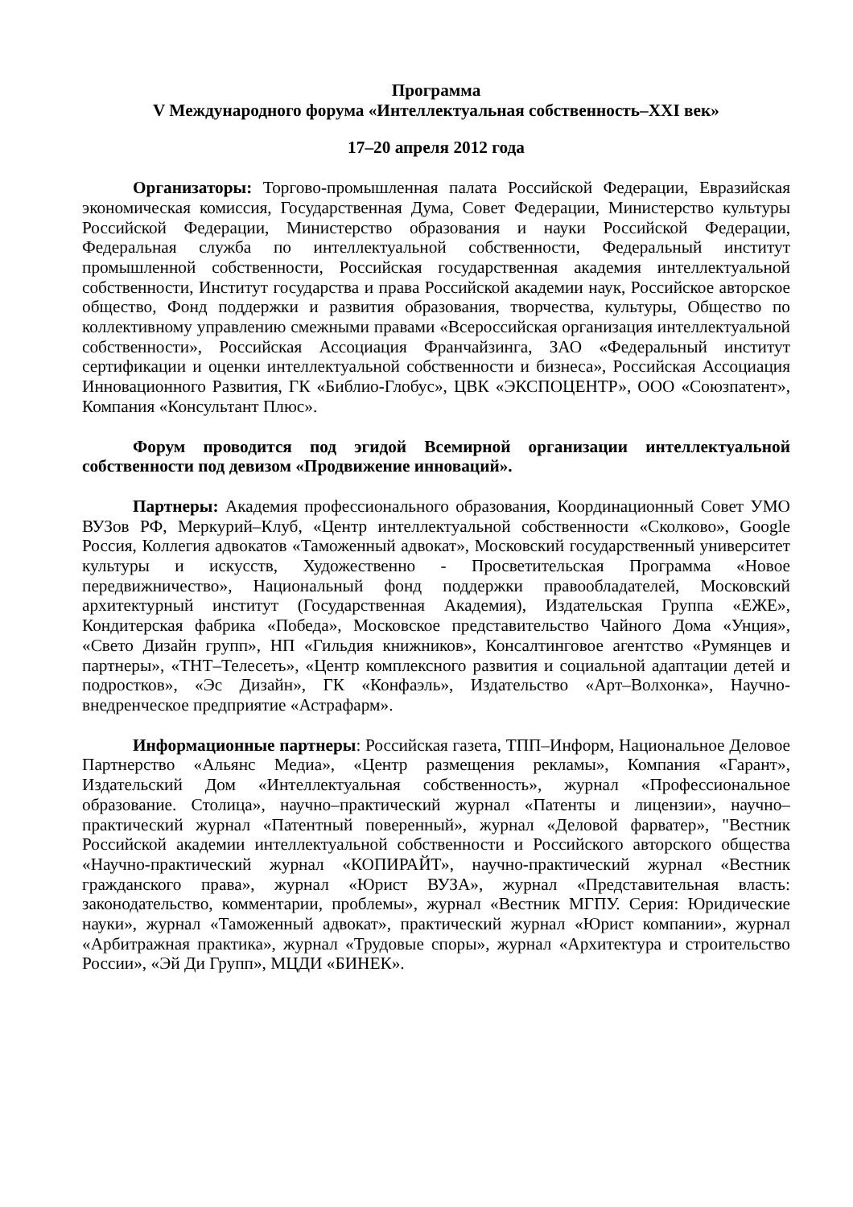Программа
V Международного форума «Интеллектуальная собственность–XXI век»
17–20 апреля 2012 года
Организаторы: Торгово-промышленная палата Российской Федерации, Евразийская экономическая комиссия, Государственная Дума, Совет Федерации, Министерство культуры Российской Федерации, Министерство образования и науки Российской Федерации, Федеральная служба по интеллектуальной собственности, Федеральный институт промышленной собственности, Российская государственная академия интеллектуальной собственности, Институт государства и права Российской академии наук, Российское авторское общество, Фонд поддержки и развития образования, творчества, культуры, Общество по коллективному управлению смежными правами «Всероссийская организация интеллектуальной собственности», Российская Ассоциация Франчайзинга, ЗАО «Федеральный институт сертификации и оценки интеллектуальной собственности и бизнеса», Российская Ассоциация Инновационного Развития, ГК «Библио-Глобус», ЦВК «ЭКСПОЦЕНТР», ООО «Союзпатент», Компания «Консультант Плюс».
Форум проводится под эгидой Всемирной организации интеллектуальной собственности под девизом «Продвижение инноваций».
Партнеры: Академия профессионального образования, Координационный Совет УМО ВУЗов РФ, Меркурий–Клуб, «Центр интеллектуальной собственности «Сколково», Google Россия, Коллегия адвокатов «Таможенный адвокат», Московский государственный университет культуры и искусств, Художественно - Просветительская Программа «Новое передвижничество», Национальный фонд поддержки правообладателей, Московский архитектурный институт (Государственная Академия), Издательская Группа «ЕЖЕ», Кондитерская фабрика «Победа», Московское представительство Чайного Дома «Унция», «Свето Дизайн групп», НП «Гильдия книжников», Консалтинговое агентство «Румянцев и партнеры», «ТНТ–Телесеть», «Центр комплексного развития и социальной адаптации детей и подростков», «Эс Дизайн», ГК «Конфаэль», Издательство «Арт–Волхонка», Научно-внедренческое предприятие «Астрафарм».
Информационные партнеры: Российская газета, ТПП–Информ, Национальное Деловое Партнерство «Альянс Медиа», «Центр размещения рекламы», Компания «Гарант», Издательский Дом «Интеллектуальная собственность», журнал «Профессиональное образование. Столица», научно–практический журнал «Патенты и лицензии», научно–практический журнал «Патентный поверенный», журнал «Деловой фарватер», "Вестник Российской академии интеллектуальной собственности и Российского авторского общества «Научно-практический журнал «КОПИРАЙТ», научно-практический журнал «Вестник гражданского права», журнал «Юрист ВУЗА», журнал «Представительная власть: законодательство, комментарии, проблемы», журнал «Вестник МГПУ. Серия: Юридические науки», журнал «Таможенный адвокат», практический журнал «Юрист компании», журнал «Арбитражная практика», журнал «Трудовые споры», журнал «Архитектура и строительство России», «Эй Ди Групп», МЦДИ «БИНЕК».